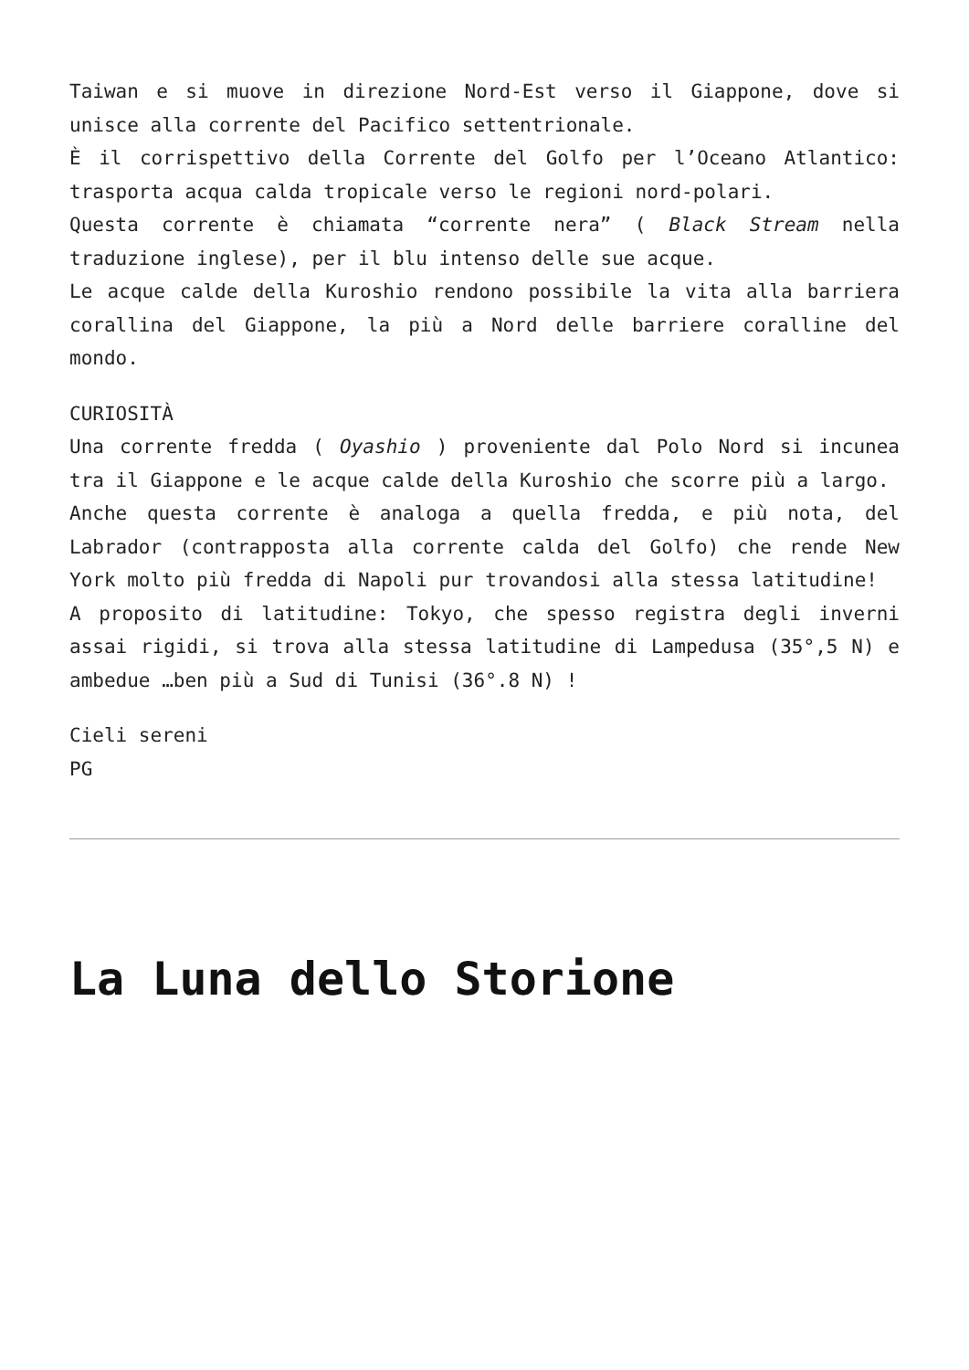Taiwan e si muove in direzione Nord-Est verso il Giappone, dove si unisce alla corrente del Pacifico settentrionale.
È il corrispettivo della Corrente del Golfo per l’Oceano Atlantico: trasporta acqua calda tropicale verso le regioni nord-polari.
Questa corrente è chiamata “corrente nera” ( Black Stream nella traduzione inglese), per il blu intenso delle sue acque.
Le acque calde della Kuroshio rendono possibile la vita alla barriera corallina del Giappone, la più a Nord delle barriere coralline del mondo.
CURIOSITÀ
Una corrente fredda ( Oyashio ) proveniente dal Polo Nord si incunea tra il Giappone e le acque calde della Kuroshio che scorre più a largo.
Anche questa corrente è analoga a quella fredda, e più nota, del Labrador (contrapposta alla corrente calda del Golfo) che rende New York molto più fredda di Napoli pur trovandosi alla stessa latitudine!
A proposito di latitudine: Tokyo, che spesso registra degli inverni assai rigidi, si trova alla stessa latitudine di Lampedusa (35°,5 N) e ambedue …ben più a Sud di Tunisi (36°.8 N) !
Cieli sereni
PG
La Luna dello Storione